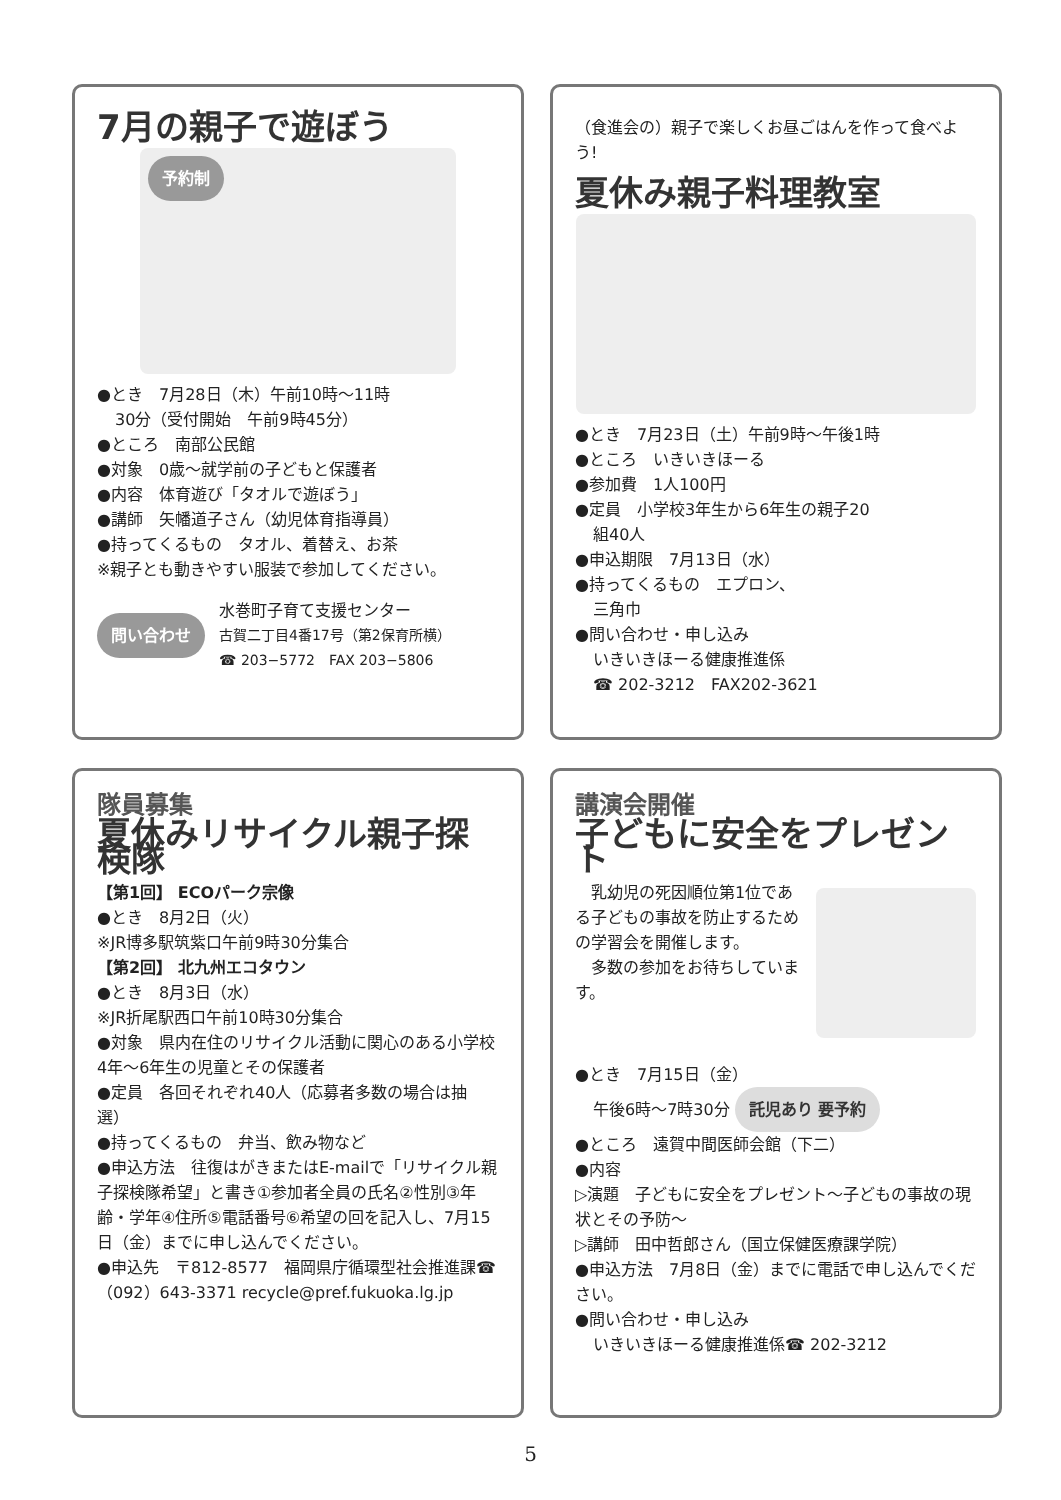7月の親子で遊ぼう
予約制
●とき　7月28日（木）午前10時～11時
30分（受付開始　午前9時45分）
●ところ　南部公民館
●対象　0歳～就学前の子どもと保護者
●内容　体育遊び「タオルで遊ぼう」
●講師　矢幡道子さん（幼児体育指導員）
●持ってくるもの　タオル、着替え、お茶
※親子とも動きやすい服装で参加してください。
問い合わせ
水巻町子育て支援センター
古賀二丁目4番17号（第2保育所横）
☎ 203−5772　FAX 203−5806
（食進会の）親子で楽しくお昼ごはんを作って食べよう!
夏休み親子料理教室
●とき　7月23日（土）午前9時～午後1時
●ところ　いきいきほーる
●参加費　1人100円
●定員　小学校3年生から6年生の親子20
組40人
●申込期限　7月13日（水）
●持ってくるもの　エプロン、
三角巾
●問い合わせ・申し込み
いきいきほーる健康推進係
☎ 202-3212　FAX202-3621
隊員募集
夏休みリサイクル親子探検隊
【第1回】 ECOパーク宗像
●とき　8月2日（火）
※JR博多駅筑紫口午前9時30分集合
【第2回】 北九州エコタウン
●とき　8月3日（水）
※JR折尾駅西口午前10時30分集合
●対象　県内在住のリサイクル活動に関心のある小学校4年～6年生の児童とその保護者
●定員　各回それぞれ40人（応募者多数の場合は抽選）
●持ってくるもの　弁当、飲み物など
●申込方法　往復はがきまたはE-mailで「リサイクル親子探検隊希望」と書き①参加者全員の氏名②性別③年齢・学年④住所⑤電話番号⑥希望の回を記入し、7月15日（金）までに申し込んでください。
●申込先　〒812-8577　福岡県庁循環型社会推進課☎（092）643-3371 recycle@pref.fukuoka.lg.jp
講演会開催
子どもに安全をプレゼント
　乳幼児の死因順位第1位である子どもの事故を防止するための学習会を開催します。
　多数の参加をお待ちしています。
●とき　7月15日（金）
午後6時～7時30分 託児あり 要予約
●ところ　遠賀中間医師会館（下二）
●内容
▷演題　子どもに安全をプレゼント～子どもの事故の現状とその予防～
▷講師　田中哲郎さん（国立保健医療課学院）
●申込方法　7月8日（金）までに電話で申し込んでください。
●問い合わせ・申し込み
いきいきほーる健康推進係☎ 202-3212
5